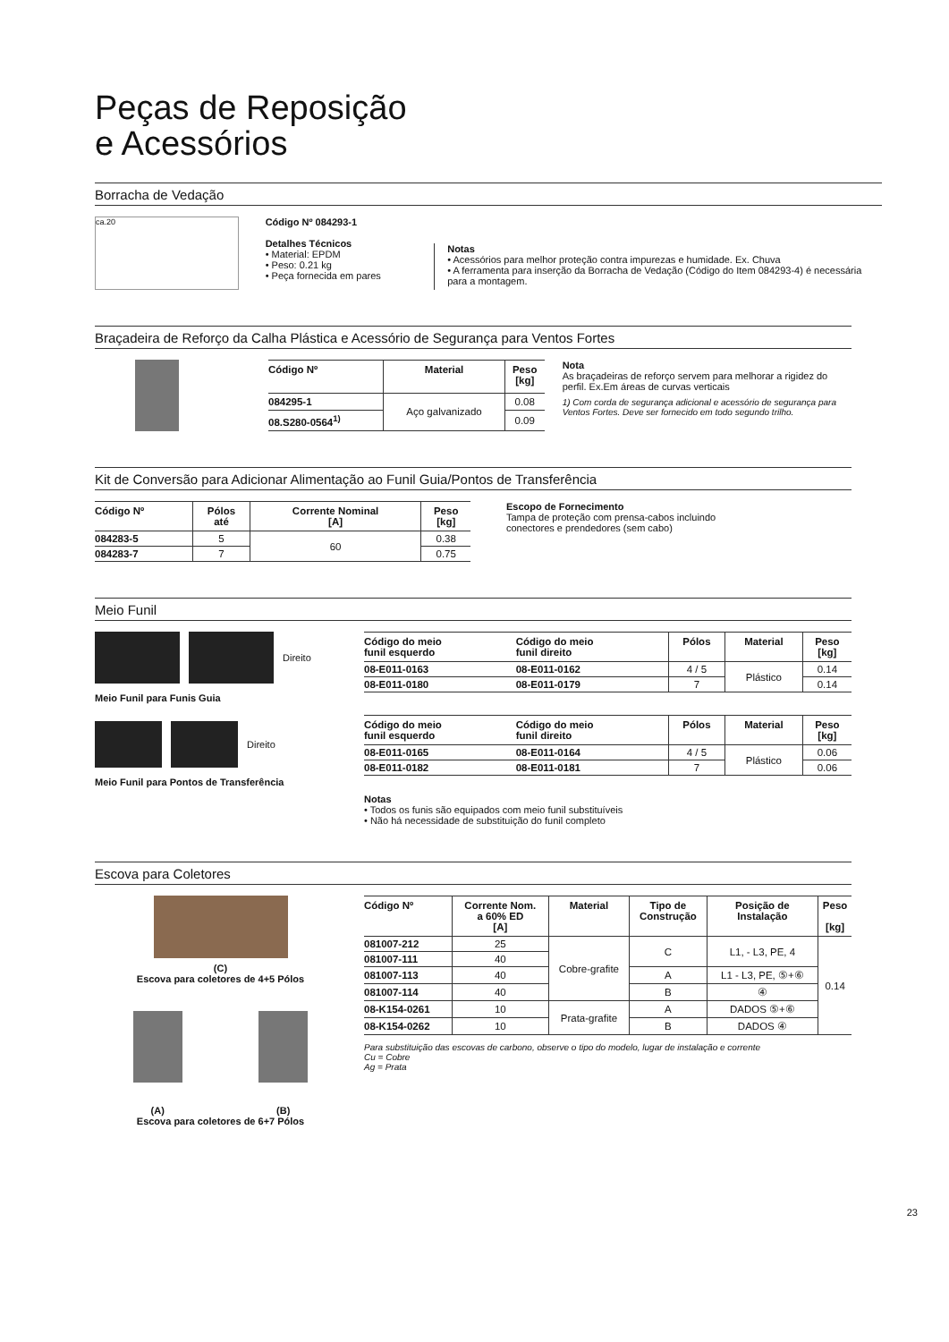Peças de Reposição
e Acessórios
Borracha de Vedação
ca.20
Código Nº 084293-1
Detalhes Técnicos
• Material: EPDM
• Peso: 0.21 kg
• Peça fornecida em pares
Notas
• Acessórios para melhor proteção contra impurezas e humidade. Ex. Chuva
• A ferramenta para inserção da Borracha de Vedação (Código do Item 084293-4) é necessária para a montagem.
Braçadeira de Reforço da Calha Plástica e Acessório de Segurança para Ventos Fortes
| Código Nº | Material | Peso [kg] |
| --- | --- | --- |
| 084295-1 | Aço galvanizado | 0.08 |
| 08.S280-0564<sup>1)</sup> | | 0.09 |
Nota
As braçadeiras de reforço servem para melhorar a rigidez do perfil. Ex.Em áreas de curvas verticais
1) Com corda de segurança adicional e acessório de segurança para Ventos Fortes. Deve ser fornecido em todo segundo trilho.
Kit de Conversão para Adicionar Alimentação ao Funil Guia/Pontos de Transferência
| Código Nº | Pólos até | Corrente Nominal [A] | Peso [kg] |
| --- | --- | --- | --- |
| 084283-5 | 5 | 60 | 0.38 |
| 084283-7 | 7 | | 0.75 |
Escopo de Fornecimento
Tampa de proteção com prensa-cabos incluindo
conectores e prendedores (sem cabo)
Meio Funil
Direito
Meio Funil para Funis Guia
Direito
Meio Funil para Pontos de Transferência
| Código do meio funil esquerdo | Código do meio funil direito | Pólos | Material | Peso [kg] |
| --- | --- | --- | --- | --- |
| 08-E011-0163 | 08-E011-0162 | 4 / 5 | Plástico | 0.14 |
| 08-E011-0180 | 08-E011-0179 | 7 | | 0.14 |
| Código do meio funil esquerdo | Código do meio funil direito | Pólos | Material | Peso [kg] |
| --- | --- | --- | --- | --- |
| 08-E011-0165 | 08-E011-0164 | 4 / 5 | Plástico | 0.06 |
| 08-E011-0182 | 08-E011-0181 | 7 | | 0.06 |
Notas
• Todos os funis são equipados com meio funil substituíveis
• Não há necessidade de substituição do funil completo
Escova para Coletores
(C)
Escova para coletores de 4+5 Pólos
(A) (B)
Escova para coletores de 6+7 Pólos
| Código Nº | Corrente Nom. a 60% ED [A] | Material | Tipo de Construção | Posição de Instalação | Peso [kg] |
| --- | --- | --- | --- | --- | --- |
| 081007-212 | 25 | Cobre-grafite | C | L1, - L3, PE, 4 | 0.14 |
| 081007-111 | 40 | | | | |
| 081007-113 | 40 | | A | L1 - L3, PE, ⑤+⑥ | |
| 081007-114 | 40 | | B | ④ | |
| 08-K154-0261 | 10 | Prata-grafite | A | DADOS ⑤+⑥ | |
| 08-K154-0262 | 10 | | B | DADOS ④ | |
Para substituição das escovas de carbono, observe o tipo do modelo, lugar de instalação e corrente
Cu = Cobre
Ag = Prata
23